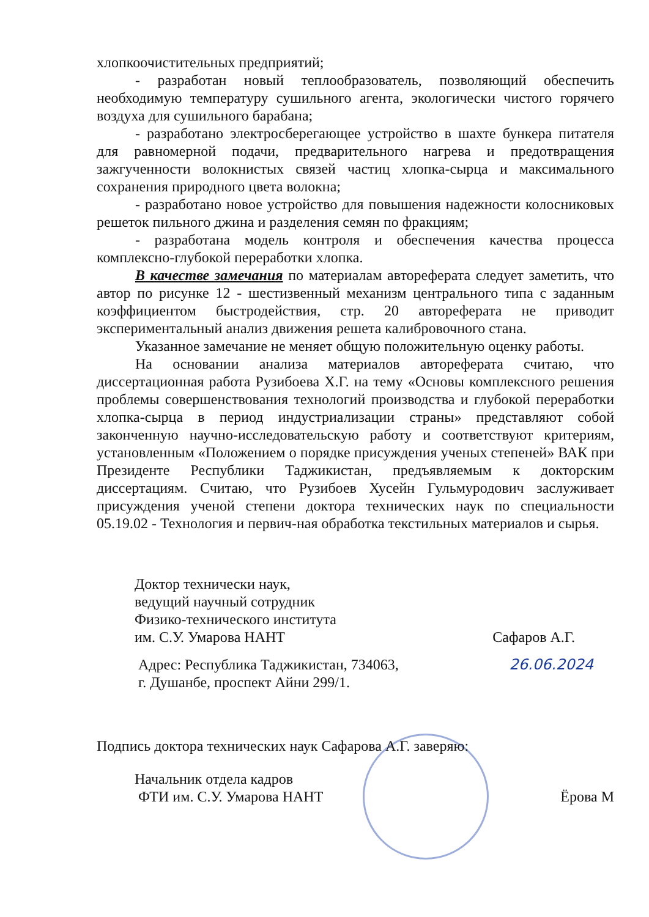хлопкоочистительных предприятий;
- разработан новый теплообразователь, позволяющий обеспечить необходимую температуру сушильного агента, экологически чистого горячего воздуха для сушильного барабана;
- разработано электросберегающее устройство в шахте бункера питателя для равномерной подачи, предварительного нагрева и предотвращения зажгученности волокнистых связей частиц хлопка-сырца и максимального сохранения природного цвета волокна;
- разработано новое устройство для повышения надежности колосниковых решеток пильного джина и разделения семян по фракциям;
- разработана модель контроля и обеспечения качества процесса комплексно-глубокой переработки хлопка.
В качестве замечания по материалам автореферата следует заметить, что автор по рисунке 12 - шестизвенный механизм центрального типа с заданным коэффициентом быстродействия, стр. 20 автореферата не приводит экспериментальный анализ движения решета калибровочного стана.
Указанное замечание не меняет общую положительную оценку работы.
На основании анализа материалов автореферата считаю, что диссертационная работа Рузибоева Х.Г. на тему «Основы комплексного решения проблемы совершенствования технологий производства и глубокой переработки хлопка-сырца в период индустриализации страны» представляют собой законченную научно-исследовательскую работу и соответствуют критериям, установленным «Положением о порядке присуждения ученых степеней» ВАК при Президенте Республики Таджикистан, предъявляемым к докторским диссертациям. Считаю, что Рузибоев Хусейн Гульмуродович заслуживает присуждения ученой степени доктора технических наук по специальности 05.19.02 - Технология и первич-ная обработка текстильных материалов и сырья.
Доктор технически наук,
ведущий научный сотрудник
Физико-технического института
им. С.У. Умарова НАНТ Сафаров А.Г.
Адрес: Республика Таджикистан, 734063,
г. Душанбе, проспект Айни 299/1. 26.06.2024
Подпись доктора технических наук Сафарова А.Г. заверяю:
Начальник отдела кадров
ФТИ им. С.У. Умарова НАНТ Ёрова М